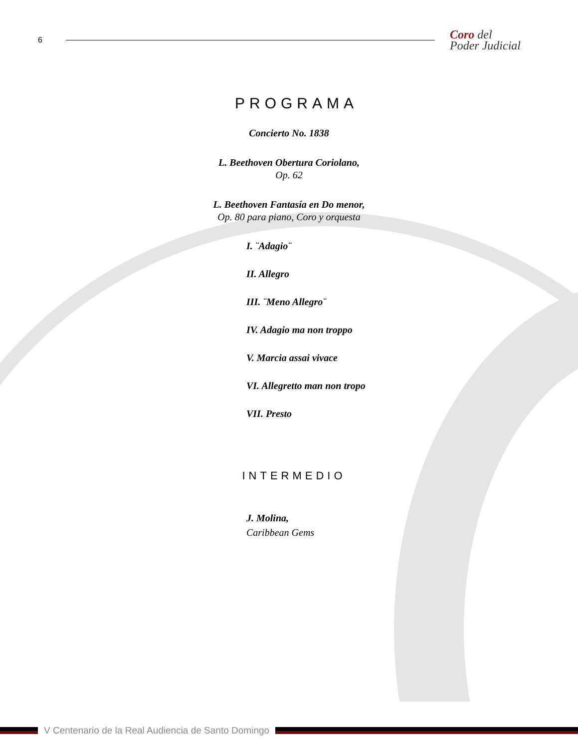6
Coro del
Poder Judicial
PROGRAMA
Concierto No. 1838
L. Beethoven Obertura Coriolano,
Op. 62
L. Beethoven Fantasía en Do menor,
Op. 80 para piano, Coro y orquesta
I. ¨Adagio¨
II. Allegro
III. ¨Meno Allegro¨
IV. Adagio ma non troppo
V. Marcia assai vivace
VI. Allegretto man non tropo
VII. Presto
INTERMEDIO
J. Molina,
Caribbean Gems
V Centenario de la Real Audiencia de Santo Domingo